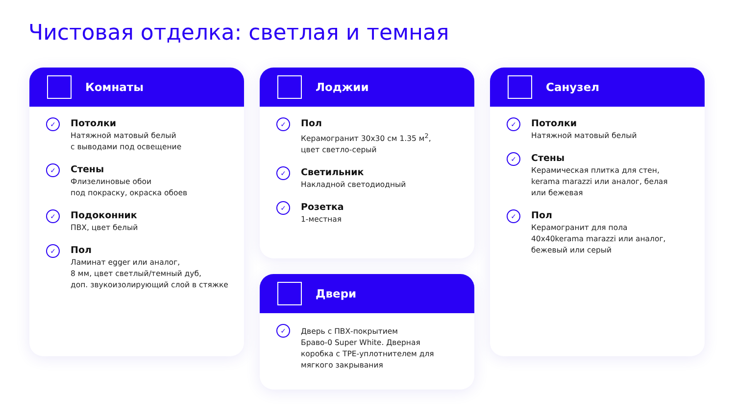Чистовая отделка: светлая и темная
Комнаты
✓
Потолки
Натяжной матовый белый
с выводами под освещение
✓
Стены
Флизелиновые обои
под покраску, окраска обоев
✓
Подоконник
ПВХ, цвет белый
✓
Пол
Ламинат egger или аналог,
8 мм, цвет светлый/темный дуб,
доп. звукоизолирующий слой в стяжке
Лоджии
✓
Пол
Керамогранит 30x30 см 1.35 м<sup>2</sup>,
цвет светло-серый
✓
Светильник
Накладной светодиодный
✓
Розетка
1-местная
Двери
✓
Дверь с ПВХ-покрытием
Браво-0 Super White. Дверная
коробка с TPE-уплотнителем для
мягкого закрывания
Санузел
✓
Потолки
Натяжной матовый белый
✓
Стены
Керамическая плитка для стен,
kerama marazzi или аналог, белая
или бежевая
✓
Пол
Керамогранит для пола
40x40kerama marazzi или аналог,
бежевый или серый